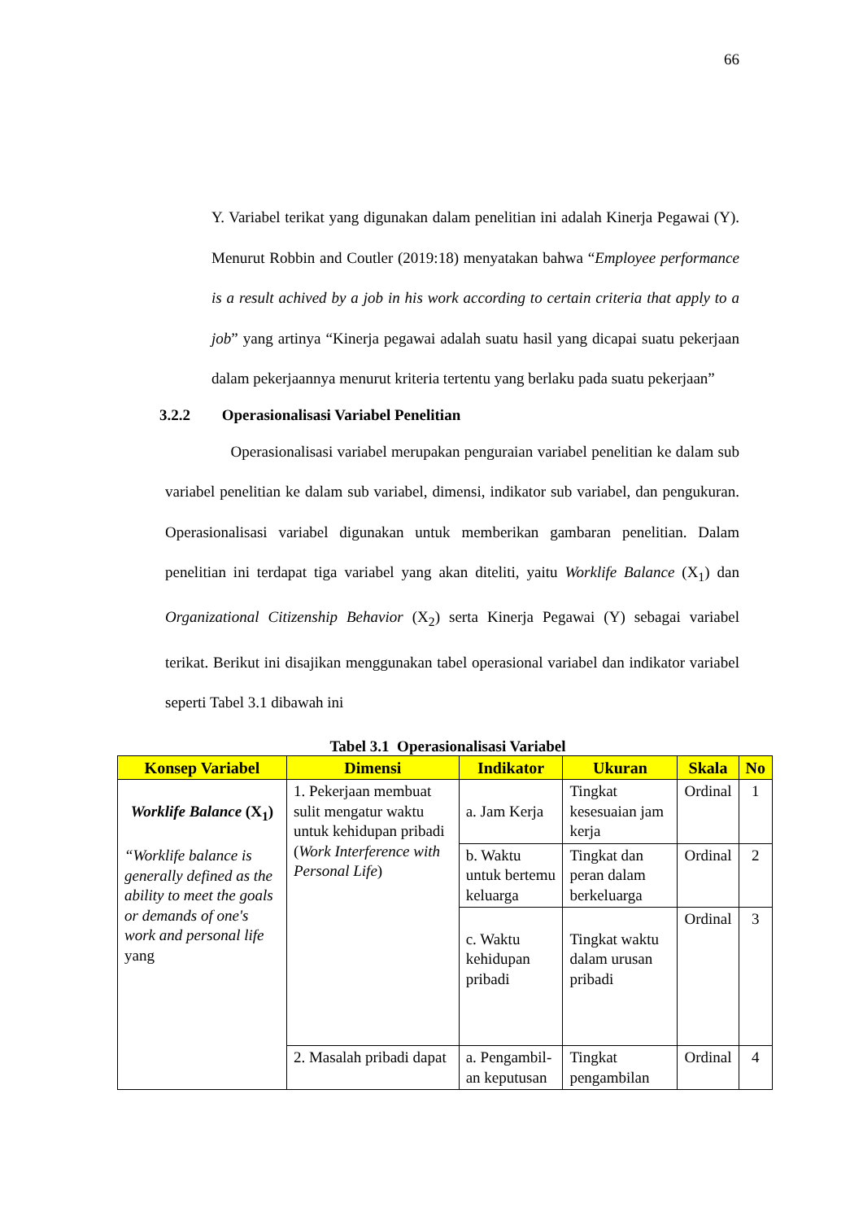66
Y. Variabel terikat yang digunakan dalam penelitian ini adalah Kinerja Pegawai (Y). Menurut Robbin and Coutler (2019:18) menyatakan bahwa “Employee performance is a result achived by a job in his work according to certain criteria that apply to a job” yang artinya “Kinerja pegawai adalah suatu hasil yang dicapai suatu pekerjaan dalam pekerjaannya menurut kriteria tertentu yang berlaku pada suatu pekerjaan”
3.2.2 Operasionalisasi Variabel Penelitian
Operasionalisasi variabel merupakan penguraian variabel penelitian ke dalam sub variabel penelitian ke dalam sub variabel, dimensi, indikator sub variabel, dan pengukuran. Operasionalisasi variabel digunakan untuk memberikan gambaran penelitian. Dalam penelitian ini terdapat tiga variabel yang akan diteliti, yaitu Worklife Balance (X<sub>1</sub>) dan Organizational Citizenship Behavior (X<sub>2</sub>) serta Kinerja Pegawai (Y) sebagai variabel terikat. Berikut ini disajikan menggunakan tabel operasional variabel dan indikator variabel seperti Tabel 3.1 dibawah ini
Tabel 3.1 Operasionalisasi Variabel
| Konsep Variabel | Dimensi | Indikator | Ukuran | Skala | No |
| --- | --- | --- | --- | --- | --- |
| Worklife Balance (X<sub>1</sub>) “Worklife balance is generally defined as the ability to meet the goals or demands of one's work and personal life yang | 1. Pekerjaan membuat sulit mengatur waktu untuk kehidupan pribadi ( Work Interference with Personal Life ) | a. Jam Kerja | Tingkat kesesuaian jam kerja | Ordinal | 1 |
| | | b. Waktu untuk bertemu keluarga | Tingkat dan peran dalam berkeluarga | Ordinal | 2 |
| | | c. Waktu kehidupan pribadi | Tingkat waktu dalam urusan pribadi | Ordinal | 3 |
| | 2. Masalah pribadi dapat | a. Pengambil-an keputusan | Tingkat pengambilan | Ordinal | 4 |